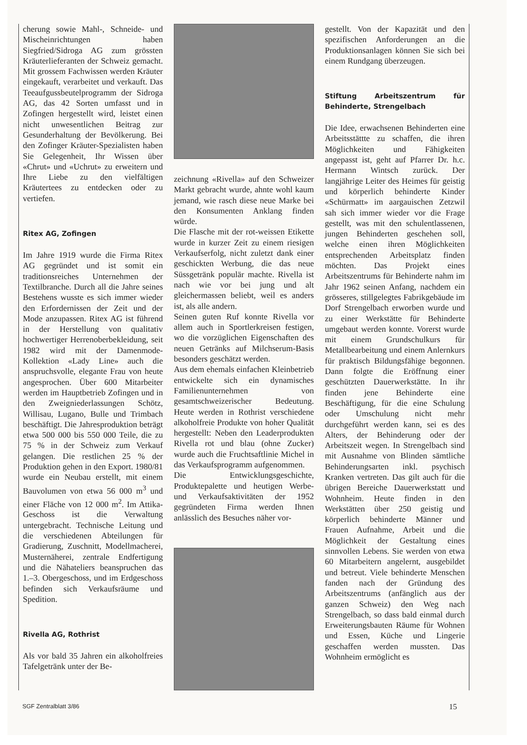cherung sowie Mahl-, Schneide- und Mischeinrichtungen haben Siegfried/Sidroga AG zum grössten Kräuterlieferanten der Schweiz gemacht. Mit grossem Fachwissen werden Kräuter eingekauft, verarbeitet und verkauft. Das Teeaufgussbeutelprogramm der Sidroga AG, das 42 Sorten umfasst und in Zofingen hergestellt wird, leistet einen nicht unwesentlichen Beitrag zur Gesunderhaltung der Bevölkerung. Bei den Zofinger Kräuter-Spezialisten haben Sie Gelegenheit, Ihr Wissen über «Chrut» und «Uchrut» zu erweitern und Ihre Liebe zu den vielfältigen Kräutertees zu entdecken oder zu vertiefen.
Ritex AG, Zofingen
Im Jahre 1919 wurde die Firma Ritex AG gegründet und ist somit ein traditionsreiches Unternehmen der Textilbranche. Durch all die Jahre seines Bestehens wusste es sich immer wieder den Erfordernissen der Zeit und der Mode anzupassen. Ritex AG ist führend in der Herstellung von qualitativ hochwertiger Herrenoberbekleidung, seit 1982 wird mit der Damenmode-Kollektion «Lady Line» auch die anspruchsvolle, elegante Frau von heute angesprochen. Über 600 Mitarbeiter werden im Hauptbetrieb Zofingen und in den Zweigniederlassungen Schötz, Willisau, Lugano, Bulle und Trimbach beschäftigt. Die Jahresproduktion beträgt etwa 500 000 bis 550 000 Teile, die zu 75 % in der Schweiz zum Verkauf gelangen. Die restlichen 25 % der Produktion gehen in den Export. 1980/81 wurde ein Neubau erstellt, mit einem Bauvolumen von etwa 56 000 m<sup>3</sup> und einer Fläche von 12 000 m<sup>2</sup>. Im Attika-Geschoss ist die Verwaltung untergebracht. Technische Leitung und die verschiedenen Abteilungen für Gradierung, Zuschnitt, Modellmacherei, Musternäherei, zentrale Endfertigung und die Nähateliers beanspruchen das 1.–3. Obergeschoss, und im Erdgeschoss befinden sich Verkaufsräume und Spedition.
Rivella AG, Rothrist
Als vor bald 35 Jahren ein alkoholfreies Tafelgetränk unter der Be-
zeichnung «Rivella» auf den Schweizer Markt gebracht wurde, ahnte wohl kaum jemand, wie rasch diese neue Marke bei den Konsumenten Anklang finden würde.
Die Flasche mit der rot-weissen Etikette wurde in kurzer Zeit zu einem riesigen Verkaufserfolg, nicht zuletzt dank einer geschickten Werbung, die das neue Süssgetränk populär machte. Rivella ist nach wie vor bei jung und alt gleichermassen beliebt, weil es anders ist, als alle andern.
Seinen guten Ruf konnte Rivella vor allem auch in Sportlerkreisen festigen, wo die vorzüglichen Eigenschaften des neuen Getränks auf Milchserum-Basis besonders geschätzt werden.
Aus dem ehemals einfachen Kleinbetrieb entwickelte sich ein dynamisches Familienunternehmen von gesamtschweizerischer Bedeutung. Heute werden in Rothrist verschiedene alkoholfreie Produkte von hoher Qualität hergestellt: Neben den Leaderprodukten Rivella rot und blau (ohne Zucker) wurde auch die Fruchtsaftlinie Michel in das Verkaufsprogramm aufgenommen.
Die Entwicklungsgeschichte, Produktepalette und heutigen Werbe- und Verkaufsaktivitäten der 1952 gegründeten Firma werden Ihnen anlässlich des Besuches näher vor-
gestellt. Von der Kapazität und den spezifischen Anforderungen an die Produktionsanlagen können Sie sich bei einem Rundgang überzeugen.
Stiftung Arbeitszentrum für Behinderte, Strengelbach
Die Idee, erwachsenen Behinderten eine Arbeitsstättte zu schaffen, die ihren Möglichkeiten und Fähigkeiten angepasst ist, geht auf Pfarrer Dr. h.c. Hermann Wintsch zurück. Der langjährige Leiter des Heimes für geistig und körperlich behinderte Kinder «Schürmatt» im aargauischen Zetzwil sah sich immer wieder vor die Frage gestellt, was mit den schulentlassenen, jungen Behinderten geschehen soll, welche einen ihren Möglichkeiten entsprechenden Arbeitsplatz finden möchten. Das Projekt eines Arbeitszentrums für Behinderte nahm im Jahr 1962 seinen Anfang, nachdem ein grösseres, stillgelegtes Fabrikgebäude im Dorf Strengelbach erworben wurde und zu einer Werkstätte für Behinderte umgebaut werden konnte. Vorerst wurde mit einem Grundschulkurs für Metallbearbeitung und einem Anlernkurs für praktisch Bildungsfähige begonnen. Dann folgte die Eröffnung einer geschützten Dauerwerkstätte. In ihr finden jene Behinderte eine Beschäftigung, für die eine Schulung oder Umschulung nicht mehr durchgeführt werden kann, sei es des Alters, der Behinderung oder der Arbeitszeit wegen. In Strengelbach sind mit Ausnahme von Blinden sämtliche Behinderungsarten inkl. psychisch Kranken vertreten. Das gilt auch für die übrigen Bereiche Dauerwerkstatt und Wohnheim. Heute finden in den Werkstätten über 250 geistig und körperlich behinderte Männer und Frauen Aufnahme, Arbeit und die Möglichkeit der Gestaltung eines sinnvollen Lebens. Sie werden von etwa 60 Mitarbeitern angelernt, ausgebildet und betreut. Viele behinderte Menschen fanden nach der Gründung des Arbeitszentrums (anfänglich aus der ganzen Schweiz) den Weg nach Strengelbach, so dass bald einmal durch Erweiterungsbauten Räume für Wohnen und Essen, Küche und Lingerie geschaffen werden mussten. Das Wohnheim ermöglicht es
SGF Zentralblatt 3/86 15